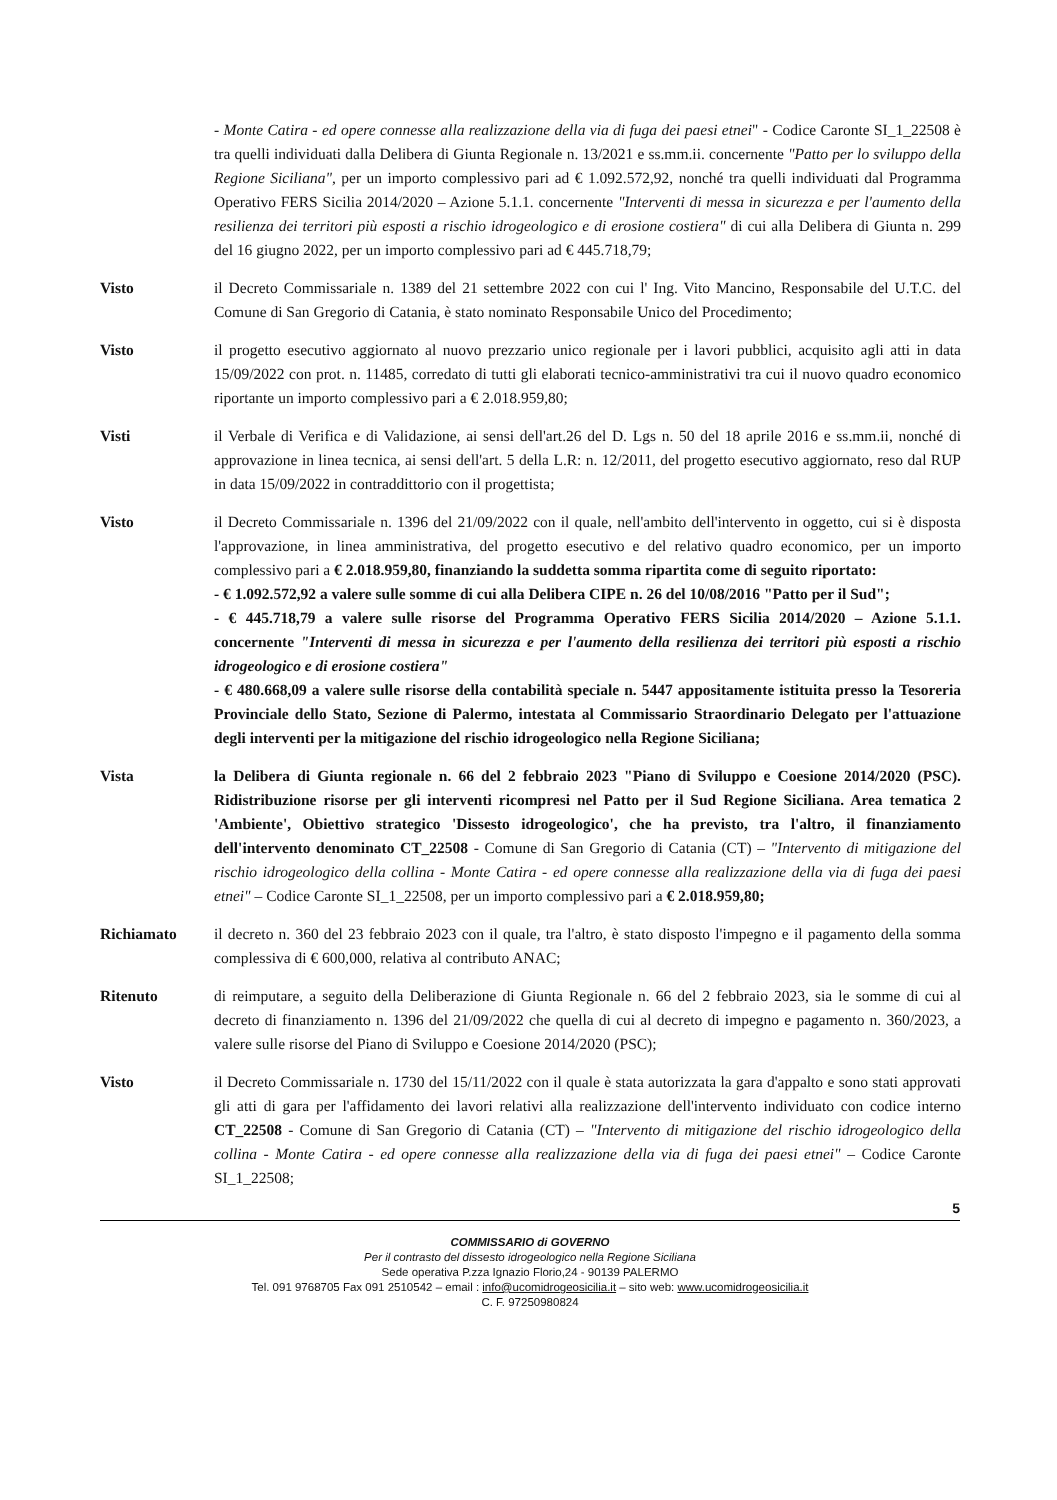- Monte Catira - ed opere connesse alla realizzazione della via di fuga dei paesi etnei" - Codice Caronte SI_1_22508 è tra quelli individuati dalla Delibera di Giunta Regionale n. 13/2021 e ss.mm.ii. concernente "Patto per lo sviluppo della Regione Siciliana", per un importo complessivo pari ad € 1.092.572,92, nonché tra quelli individuati dal Programma Operativo FERS Sicilia 2014/2020 – Azione 5.1.1. concernente "Interventi di messa in sicurezza e per l'aumento della resilienza dei territori più esposti a rischio idrogeologico e di erosione costiera" di cui alla Delibera di Giunta n. 299 del 16 giugno 2022, per un importo complessivo pari ad € 445.718,79;
Visto il Decreto Commissariale n. 1389 del 21 settembre 2022 con cui l' Ing. Vito Mancino, Responsabile del U.T.C. del Comune di San Gregorio di Catania, è stato nominato Responsabile Unico del Procedimento;
Visto il progetto esecutivo aggiornato al nuovo prezzario unico regionale per i lavori pubblici, acquisito agli atti in data 15/09/2022 con prot. n. 11485, corredato di tutti gli elaborati tecnico-amministrativi tra cui il nuovo quadro economico riportante un importo complessivo pari a € 2.018.959,80;
Visti il Verbale di Verifica e di Validazione, ai sensi dell'art.26 del D. Lgs n. 50 del 18 aprile 2016 e ss.mm.ii, nonché di approvazione in linea tecnica, ai sensi dell'art. 5 della L.R: n. 12/2011, del progetto esecutivo aggiornato, reso dal RUP in data 15/09/2022 in contraddittorio con il progettista;
Visto il Decreto Commissariale n. 1396 del 21/09/2022 con il quale, nell'ambito dell'intervento in oggetto, cui si è disposta l'approvazione, in linea amministrativa, del progetto esecutivo e del relativo quadro economico, per un importo complessivo pari a € 2.018.959,80, finanziando la suddetta somma ripartita come di seguito riportato:
- € 1.092.572,92 a valere sulle somme di cui alla Delibera CIPE n. 26 del 10/08/2016 "Patto per il Sud";
- € 445.718,79 a valere sulle risorse del Programma Operativo FERS Sicilia 2014/2020 – Azione 5.1.1. concernente "Interventi di messa in sicurezza e per l'aumento della resilienza dei territori più esposti a rischio idrogeologico e di erosione costiera"
- € 480.668,09 a valere sulle risorse della contabilità speciale n. 5447 appositamente istituita presso la Tesoreria Provinciale dello Stato, Sezione di Palermo, intestata al Commissario Straordinario Delegato per l'attuazione degli interventi per la mitigazione del rischio idrogeologico nella Regione Siciliana;
Vista la Delibera di Giunta regionale n. 66 del 2 febbraio 2023 "Piano di Sviluppo e Coesione 2014/2020 (PSC). Ridistribuzione risorse per gli interventi ricompresi nel Patto per il Sud Regione Siciliana. Area tematica 2 'Ambiente', Obiettivo strategico 'Dissesto idrogeologico', che ha previsto, tra l'altro, il finanziamento dell'intervento denominato CT_22508 - Comune di San Gregorio di Catania (CT) – "Intervento di mitigazione del rischio idrogeologico della collina - Monte Catira - ed opere connesse alla realizzazione della via di fuga dei paesi etnei" – Codice Caronte SI_1_22508, per un importo complessivo pari a € 2.018.959,80;
Richiamato il decreto n. 360 del 23 febbraio 2023 con il quale, tra l'altro, è stato disposto l'impegno e il pagamento della somma complessiva di € 600,000, relativa al contributo ANAC;
Ritenuto di reimputare, a seguito della Deliberazione di Giunta Regionale n. 66 del 2 febbraio 2023, sia le somme di cui al decreto di finanziamento n. 1396 del 21/09/2022 che quella di cui al decreto di impegno e pagamento n. 360/2023, a valere sulle risorse del Piano di Sviluppo e Coesione 2014/2020 (PSC);
Visto il Decreto Commissariale n. 1730 del 15/11/2022 con il quale è stata autorizzata la gara d'appalto e sono stati approvati gli atti di gara per l'affidamento dei lavori relativi alla realizzazione dell'intervento individuato con codice interno CT_22508 - Comune di San Gregorio di Catania (CT) – "Intervento di mitigazione del rischio idrogeologico della collina - Monte Catira - ed opere connesse alla realizzazione della via di fuga dei paesi etnei" – Codice Caronte SI_1_22508;
5
COMMISSARIO di GOVERNO
Per il contrasto del dissesto idrogeologico nella Regione Siciliana
Sede operativa P.zza Ignazio Florio,24 - 90139 PALERMO
Tel. 091 9768705 Fax 091 2510542 – email : info@ucomidrogeosicilia.it – sito web: www.ucomidrogeosicilia.it
C. F. 97250980824